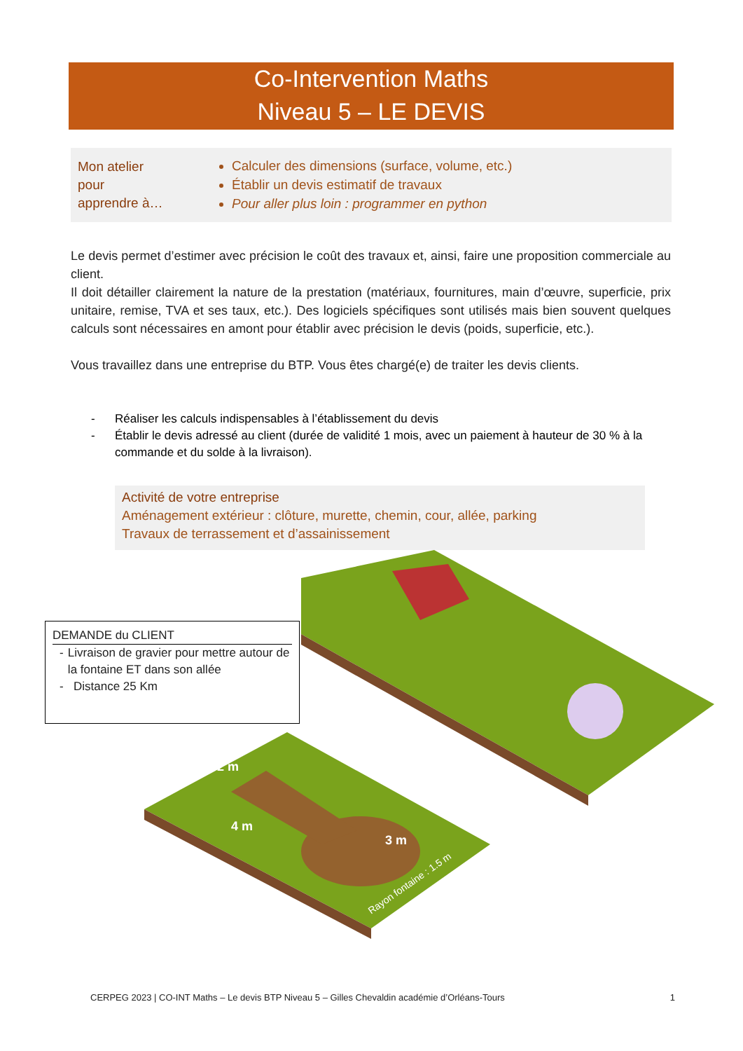Co-Intervention Maths
Niveau 5 – LE DEVIS
Mon atelier
pour
apprendre à…
Calculer des dimensions (surface, volume, etc.)
Établir un devis estimatif de travaux
Pour aller plus loin : programmer en python
Le devis permet d’estimer avec précision le coût des travaux et, ainsi, faire une proposition commerciale au client.
Il doit détailler clairement la nature de la prestation (matériaux, fournitures, main d’œuvre, superficie, prix unitaire, remise, TVA et ses taux, etc.). Des logiciels spécifiques sont utilisés mais bien souvent quelques calculs sont nécessaires en amont pour établir avec précision le devis (poids, superficie, etc.).
Vous travaillez dans une entreprise du BTP. Vous êtes chargé(e) de traiter les devis clients.
- Réaliser les calculs indispensables à l’établissement du devis
- Établir le devis adressé au client (durée de validité 1 mois, avec un paiement à hauteur de 30 % à la commande et du solde à la livraison).
Activité de votre entreprise
Aménagement extérieur : clôture, murette, chemin, cour, allée, parking
Travaux de terrassement et d’assainissement
2 m
4 m
3 m
Rayon fontaine : 1.5 m
DEMANDE du CLIENT
- Livraison de gravier pour mettre autour de la fontaine ET dans son allée
- Distance 25 Km
CERPEG 2023 | CO-INT Maths – Le devis BTP Niveau 5 – Gilles Chevaldin académie d’Orléans-Tours 1